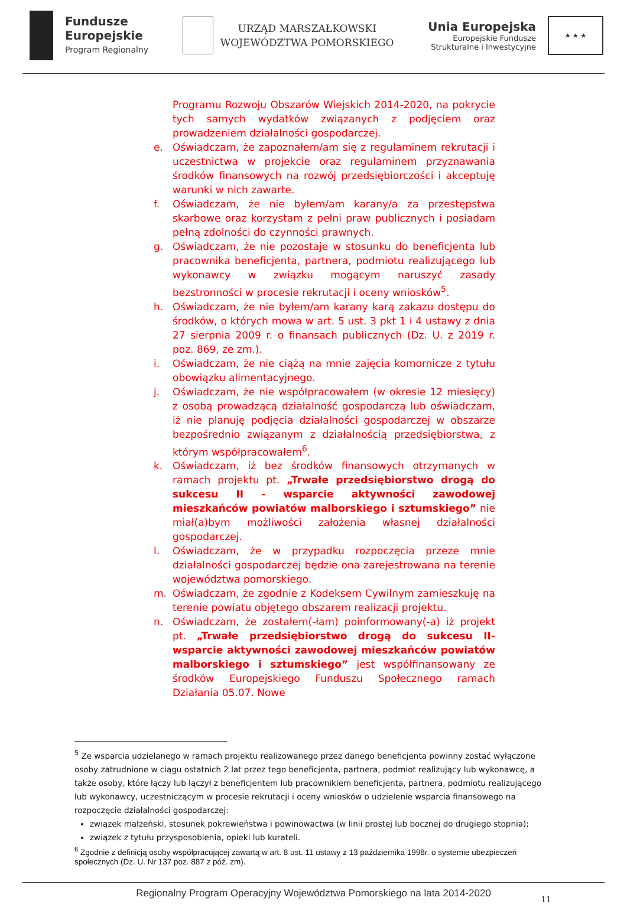Fundusze
Europejskie
Program Regionalny
URZĄD MARSZAŁKOWSKI
WOJEWÓDZTWA POMORSKIEGO
Unia Europejska
Europejskie Fundusze
Strukturalne i Inwestycyjne
★ ★ ★
Programu Rozwoju Obszarów Wiejskich 2014-2020, na pokrycie tych samych wydatków związanych z podjęciem oraz prowadzeniem działalności gospodarczej.
e. Oświadczam, że zapoznałem/am się z regulaminem rekrutacji i uczestnictwa w projekcie oraz regulaminem przyznawania środków finansowych na rozwój przedsiębiorczości i akceptuję warunki w nich zawarte.
f. Oświadczam, że nie byłem/am karany/a za przestępstwa skarbowe oraz korzystam z pełni praw publicznych i posiadam pełną zdolności do czynności prawnych.
g. Oświadczam, że nie pozostaje w stosunku do beneficjenta lub pracownika beneficjenta, partnera, podmiotu realizującego lub wykonawcy w związku mogącym naruszyć zasady bezstronności w procesie rekrutacji i oceny wniosków<sup>5</sup>.
h. Oświadczam, że nie byłem/am karany karą zakazu dostępu do środków, o których mowa w art. 5 ust. 3 pkt 1 i 4 ustawy z dnia 27 sierpnia 2009 r. o finansach publicznych (Dz. U. z 2019 r. poz. 869, ze zm.).
i. Oświadczam, że nie ciążą na mnie zajęcia komornicze z tytułu obowiązku alimentacyjnego.
j. Oświadczam, że nie współpracowałem (w okresie 12 miesięcy) z osobą prowadzącą działalność gospodarczą lub oświadczam, iż nie planuję podjęcia działalności gospodarczej w obszarze bezpośrednio związanym z działalnością przedsiębiorstwa, z którym współpracowałem<sup>6</sup>.
k. Oświadczam, iż bez środków finansowych otrzymanych w ramach projektu pt. „Trwałe przedsiębiorstwo drogą do sukcesu II - wsparcie aktywności zawodowej mieszkańców powiatów malborskiego i sztumskiego” nie miał(a)bym możliwości założenia własnej działalności gospodarczej.
l. Oświadczam, że w przypadku rozpoczęcia przeze mnie działalności gospodarczej będzie ona zarejestrowana na terenie województwa pomorskiego.
m. Oświadczam, że zgodnie z Kodeksem Cywilnym zamieszkuję na terenie powiatu objętego obszarem realizacji projektu.
n. Oświadczam, że zostałem(-łam) poinformowany(-a) iż projekt pt. „Trwałe przedsiębiorstwo drogą do sukcesu II-wsparcie aktywności zawodowej mieszkańców powiatów malborskiego i sztumskiego” jest współfinansowany ze środków Europejskiego Funduszu Społecznego ramach Działania 05.07. Nowe
<sup>5</sup> Ze wsparcia udzielanego w ramach projektu realizowanego przez danego beneficjenta powinny zostać wyłączone osoby zatrudnione w ciągu ostatnich 2 lat przez tego beneficjenta, partnera, podmiot realizujący lub wykonawcę, a także osoby, które łączy lub łączył z beneficjentem lub pracownikiem beneficjenta, partnera, podmiotu realizującego lub wykonawcy, uczestniczącym w procesie rekrutacji i oceny wniosków o udzielenie wsparcia finansowego na rozpoczęcie działalności gospodarczej:
związek małżeński, stosunek pokrewieństwa i powinowactwa (w linii prostej lub bocznej do drugiego stopnia);
związek z tytułu przysposobienia, opieki lub kurateli.
<sup>6</sup> Zgodnie z definicją osoby współpracującej zawartą w art. 8 ust. 11 ustawy z 13 października 1998r. o systemie ubezpieczeń społecznych (Dz. U. Nr 137 poz. 887 z póź. zm).
Regionalny Program Operacyjny Województwa Pomorskiego na lata 2014-2020
11